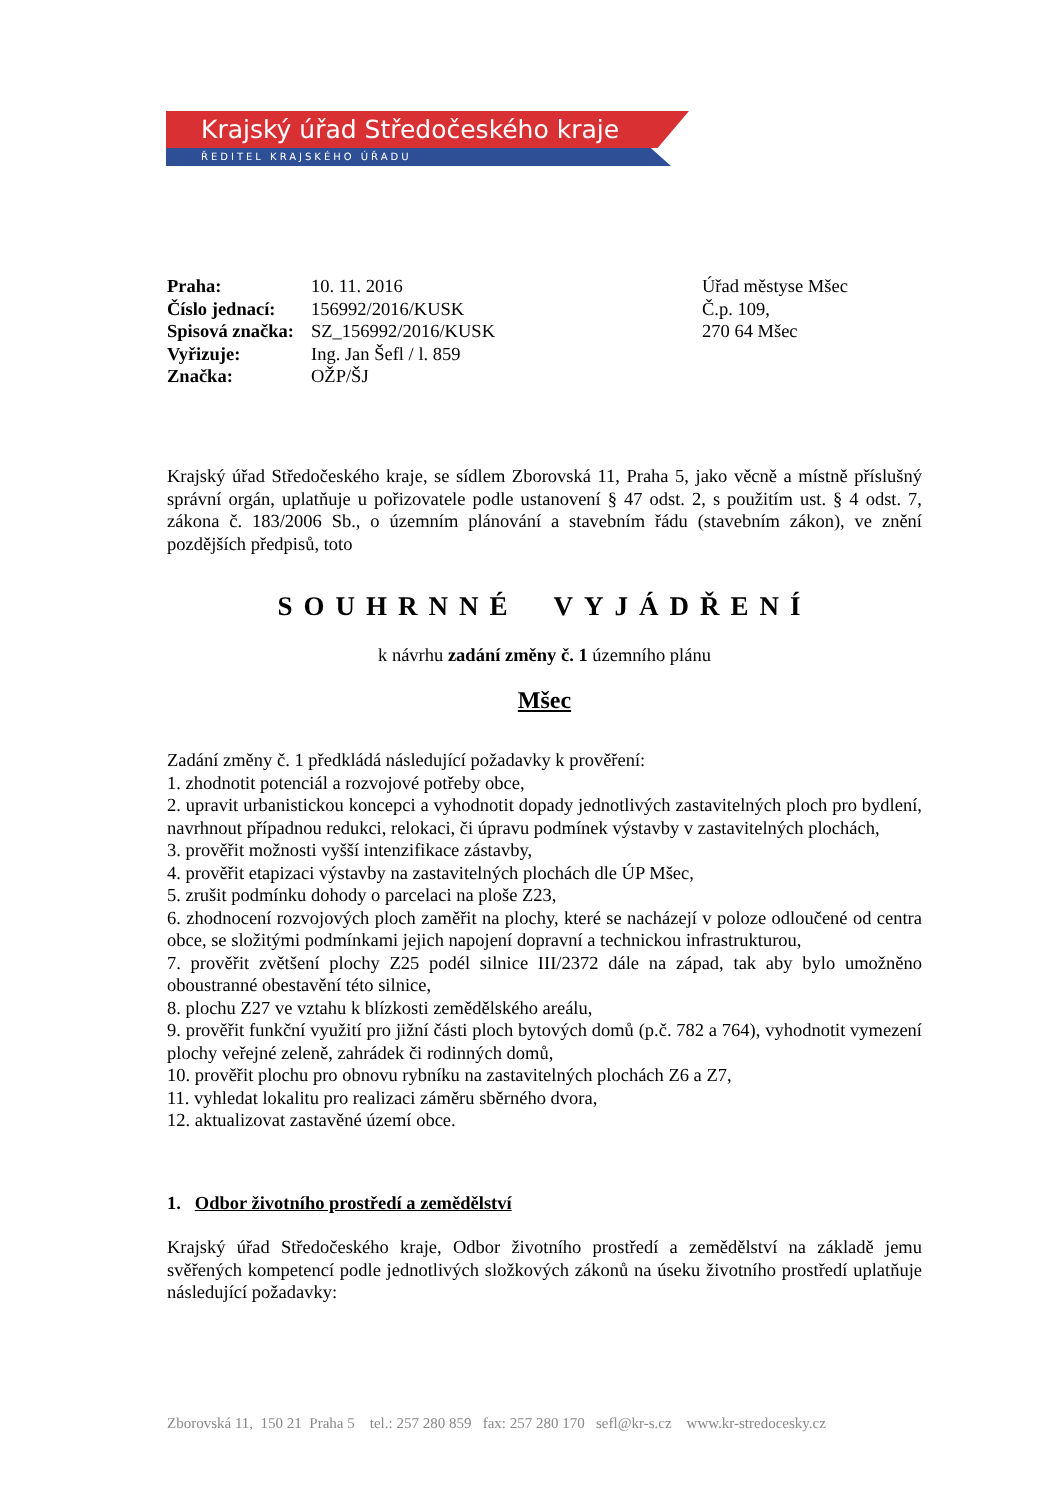Krajský úřad Středočeského kraje
ŘEDITEL KRAJSKÉHO ÚŘADU
| Praha: | 10. 11. 2016 |
| Číslo jednací: | 156992/2016/KUSK |
| Spisová značka: | SZ_156992/2016/KUSK |
| Vyřizuje: | Ing. Jan Šefl / l. 859 |
| Značka: | OŽP/ŠJ |
Úřad městyse Mšec
Č.p. 109,
270 64 Mšec
Krajský úřad Středočeského kraje, se sídlem Zborovská 11, Praha 5, jako věcně a místně příslušný správní orgán, uplatňuje u pořizovatele podle ustanovení § 47 odst. 2, s použitím ust. § 4 odst. 7, zákona č. 183/2006 Sb., o územním plánování a stavebním řádu (stavebním zákon), ve znění pozdějších předpisů, toto
SOUHRNNÉ VYJÁDŘENÍ
k návrhu zadání změny č. 1 územního plánu
Mšec
Zadání změny č. 1 předkládá následující požadavky k prověření:
1. zhodnotit potenciál a rozvojové potřeby obce,
2. upravit urbanistickou koncepci a vyhodnotit dopady jednotlivých zastavitelných ploch pro bydlení, navrhnout případnou redukci, relokaci, či úpravu podmínek výstavby v zastavitelných plochách,
3. prověřit možnosti vyšší intenzifikace zástavby,
4. prověřit etapizaci výstavby na zastavitelných plochách dle ÚP Mšec,
5. zrušit podmínku dohody o parcelaci na ploše Z23,
6. zhodnocení rozvojových ploch zaměřit na plochy, které se nacházejí v poloze odloučené od centra obce, se složitými podmínkami jejich napojení dopravní a technickou infrastrukturou,
7. prověřit zvětšení plochy Z25 podél silnice III/2372 dále na západ, tak aby bylo umožněno oboustranné obestavění této silnice,
8. plochu Z27 ve vztahu k blízkosti zemědělského areálu,
9. prověřit funkční využití pro jižní části ploch bytových domů (p.č. 782 a 764), vyhodnotit vymezení plochy veřejné zeleně, zahrádek či rodinných domů,
10. prověřit plochu pro obnovu rybníku na zastavitelných plochách Z6 a Z7,
11. vyhledat lokalitu pro realizaci záměru sběrného dvora,
12. aktualizovat zastavěné území obce.
1. Odbor životního prostředí a zemědělství
Krajský úřad Středočeského kraje, Odbor životního prostředí a zemědělství na základě jemu svěřených kompetencí podle jednotlivých složkových zákonů na úseku životního prostředí uplatňuje následující požadavky:
Zborovská 11, 150 21 Praha 5 tel.: 257 280 859 fax: 257 280 170 sefl@kr-s.cz www.kr-stredocesky.cz